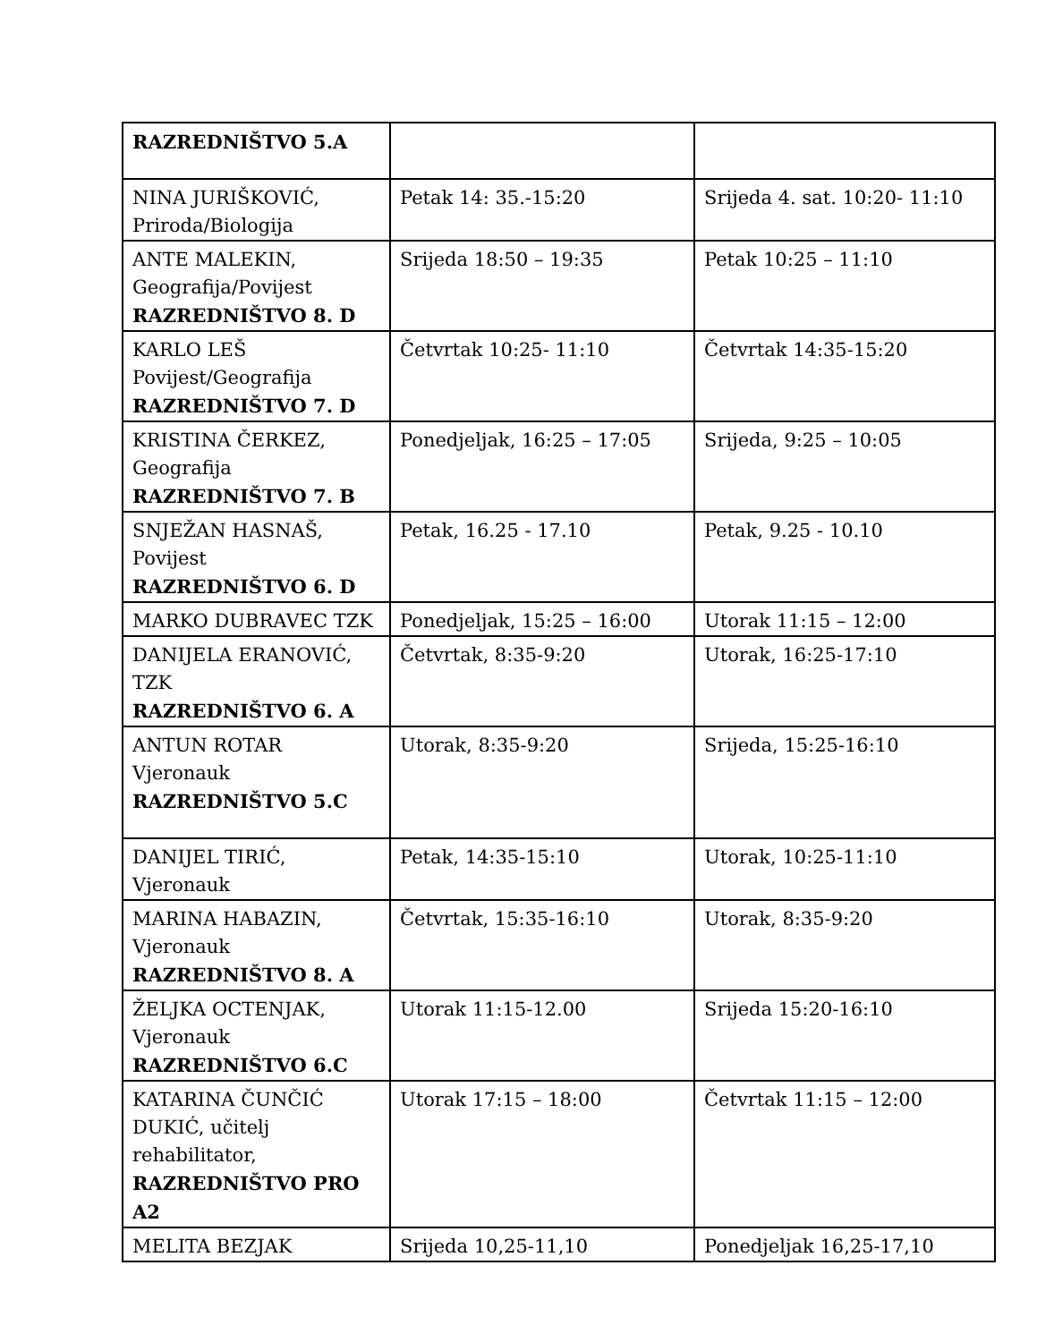| RAZREDNIŠTVO 5.A | | |
| NINA JURIŠKOVIĆ, Priroda/Biologija | Petak 14: 35.-15:20 | Srijeda 4. sat. 10:20- 11:10 |
| ANTE MALEKIN, Geografija/Povijest RAZREDNIŠTVO 8. D | Srijeda 18:50 – 19:35 | Petak 10:25 – 11:10 |
| KARLO LEŠ Povijest/Geografija RAZREDNIŠTVO 7. D | Četvrtak 10:25- 11:10 | Četvrtak 14:35-15:20 |
| KRISTINA ČERKEZ, Geografija RAZREDNIŠTVO 7. B | Ponedjeljak, 16:25 – 17:05 | Srijeda, 9:25 – 10:05 |
| SNJEŽAN HASNAŠ, Povijest RAZREDNIŠTVO 6. D | Petak, 16.25 - 17.10 | Petak, 9.25 - 10.10 |
| MARKO DUBRAVEC TZK | Ponedjeljak, 15:25 – 16:00 | Utorak 11:15 – 12:00 |
| DANIJELA ERANOVIĆ, TZK RAZREDNIŠTVO 6. A | Četvrtak, 8:35-9:20 | Utorak, 16:25-17:10 |
| ANTUN ROTAR Vjeronauk RAZREDNIŠTVO 5.C | Utorak, 8:35-9:20 | Srijeda, 15:25-16:10 |
| DANIJEL TIRIĆ, Vjeronauk | Petak, 14:35-15:10 | Utorak, 10:25-11:10 |
| MARINA HABAZIN, Vjeronauk RAZREDNIŠTVO 8. A | Četvrtak, 15:35-16:10 | Utorak, 8:35-9:20 |
| ŽELJKA OCTENJAK, Vjeronauk RAZREDNIŠTVO 6.C | Utorak 11:15-12.00 | Srijeda 15:20-16:10 |
| KATARINA ČUNČIĆ DUKIĆ, učitelj rehabilitator, RAZREDNIŠTVO PRO A2 | Utorak 17:15 – 18:00 | Četvrtak 11:15 – 12:00 |
| MELITA BEZJAK | Srijeda 10,25-11,10 | Ponedjeljak 16,25-17,10 |